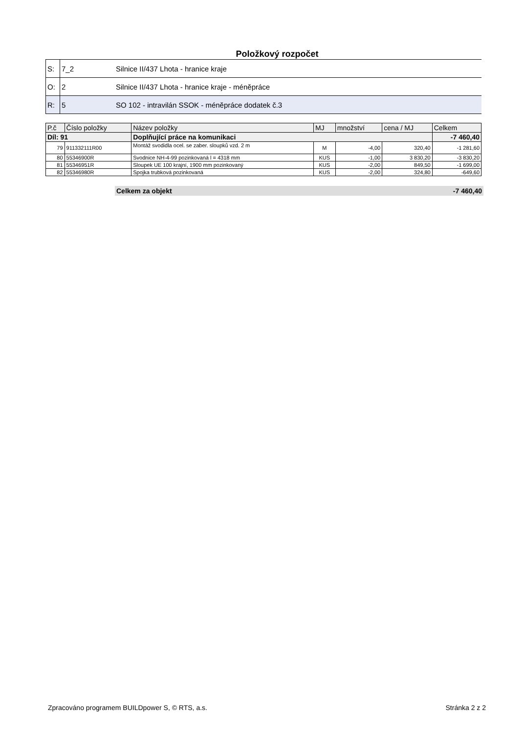Položkový rozpočet
| S: | 7_2 | Silnice II/437 Lhota - hranice kraje |
| O: | 2 | Silnice II/437 Lhota - hranice kraje - méněpráce |
| R: | 5 | SO 102 - intravilán SSOK - méněpráce dodatek č.3 |
| P.č | Číslo položky | Název položky | MJ | množství | cena / MJ | Celkem |
| --- | --- | --- | --- | --- | --- | --- |
| Díl: 91 | | Doplňující práce na komunikaci | | | | -7 460,40 |
| 79 | 911332111R00 | Montáž svodidla ocel. se zaber. sloupků vzd. 2 m | M | -4,00 | 320,40 | -1 281,60 |
| 80 | 55346900R | Svodnice NH-4-99 pozinkovaná l = 4318 mm | KUS | -1,00 | 3 830,20 | -3 830,20 |
| 81 | 55346951R | Sloupek UE 100 krajní, 1900 mm pozinkovaný | KUS | -2,00 | 849,50 | -1 699,00 |
| 82 | 55346980R | Spojka trubková pozinkovaná | KUS | -2,00 | 324,80 | -649,60 |
Celkem za objekt -7 460,40
Zpracováno programem BUILDpower S, © RTS, a.s. Stránka 2 z 2